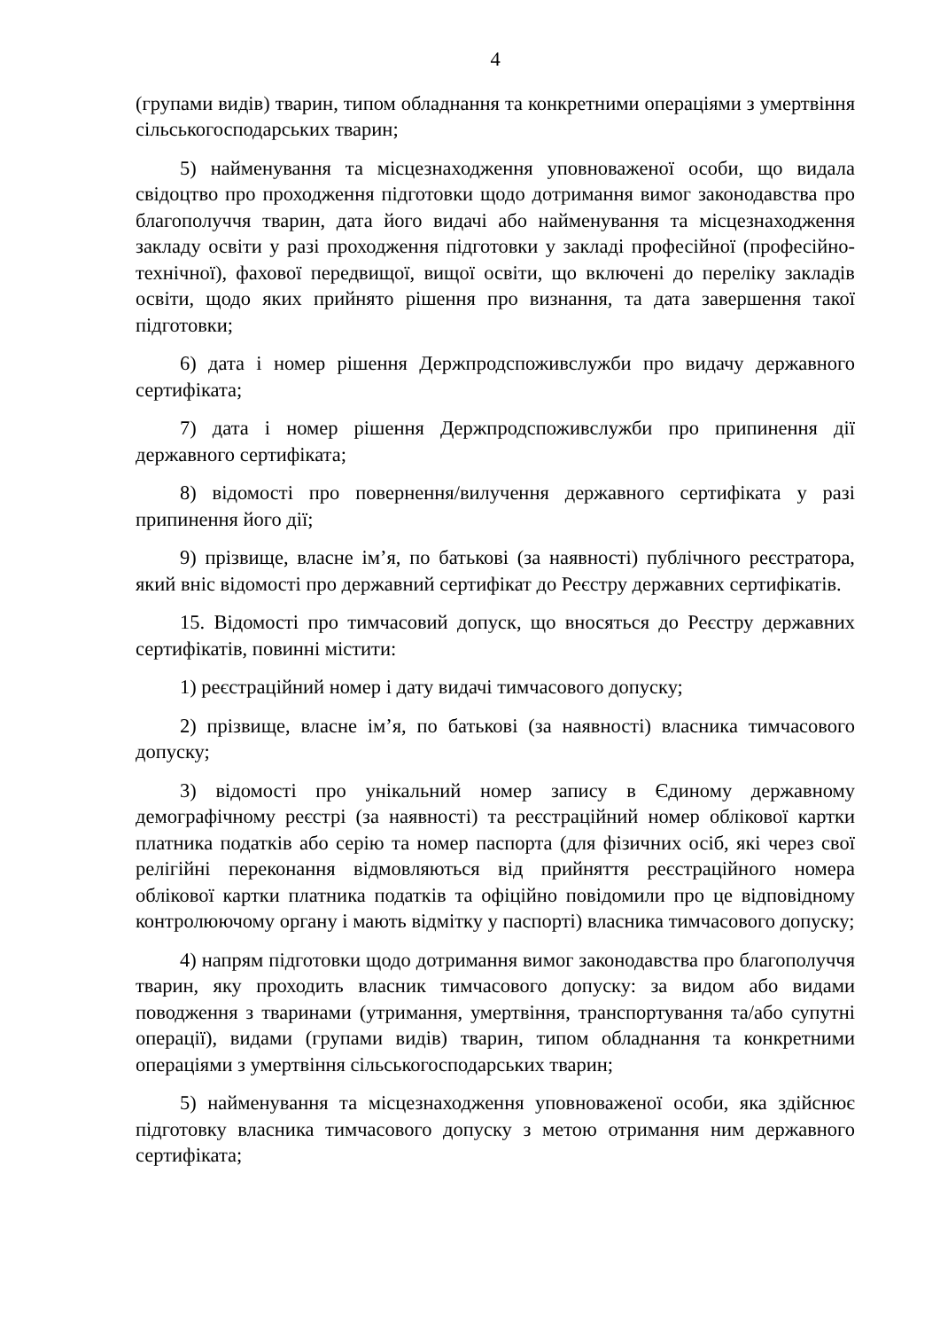4
(групами видів) тварин, типом обладнання та конкретними операціями з умертвіння сільськогосподарських тварин;
5) найменування та місцезнаходження уповноваженої особи, що видала свідоцтво про проходження підготовки щодо дотримання вимог законодавства про благополуччя тварин, дата його видачі або найменування та місцезнаходження закладу освіти у разі проходження підготовки у закладі професійної (професійно-технічної), фахової передвищої, вищої освіти, що включені до переліку закладів освіти, щодо яких прийнято рішення про визнання, та дата завершення такої підготовки;
6) дата і номер рішення Держпродспоживслужби про видачу державного сертифіката;
7) дата і номер рішення Держпродспоживслужби про припинення дії державного сертифіката;
8) відомості про повернення/вилучення державного сертифіката у разі припинення його дії;
9) прізвище, власне ім’я, по батькові (за наявності) публічного реєстратора, який вніс відомості про державний сертифікат до Реєстру державних сертифікатів.
15. Відомості про тимчасовий допуск, що вносяться до Реєстру державних сертифікатів, повинні містити:
1) реєстраційний номер і дату видачі тимчасового допуску;
2) прізвище, власне ім’я, по батькові (за наявності) власника тимчасового допуску;
3) відомості про унікальний номер запису в Єдиному державному демографічному реєстрі (за наявності) та реєстраційний номер облікової картки платника податків або серію та номер паспорта (для фізичних осіб, які через свої релігійні переконання відмовляються від прийняття реєстраційного номера облікової картки платника податків та офіційно повідомили про це відповідному контролюючому органу і мають відмітку у паспорті) власника тимчасового допуску;
4) напрям підготовки щодо дотримання вимог законодавства про благополуччя тварин, яку проходить власник тимчасового допуску: за видом або видами поводження з тваринами (утримання, умертвіння, транспортування та/або супутні операції), видами (групами видів) тварин, типом обладнання та конкретними операціями з умертвіння сільськогосподарських тварин;
5) найменування та місцезнаходження уповноваженої особи, яка здійснює підготовку власника тимчасового допуску з метою отримання ним державного сертифіката;